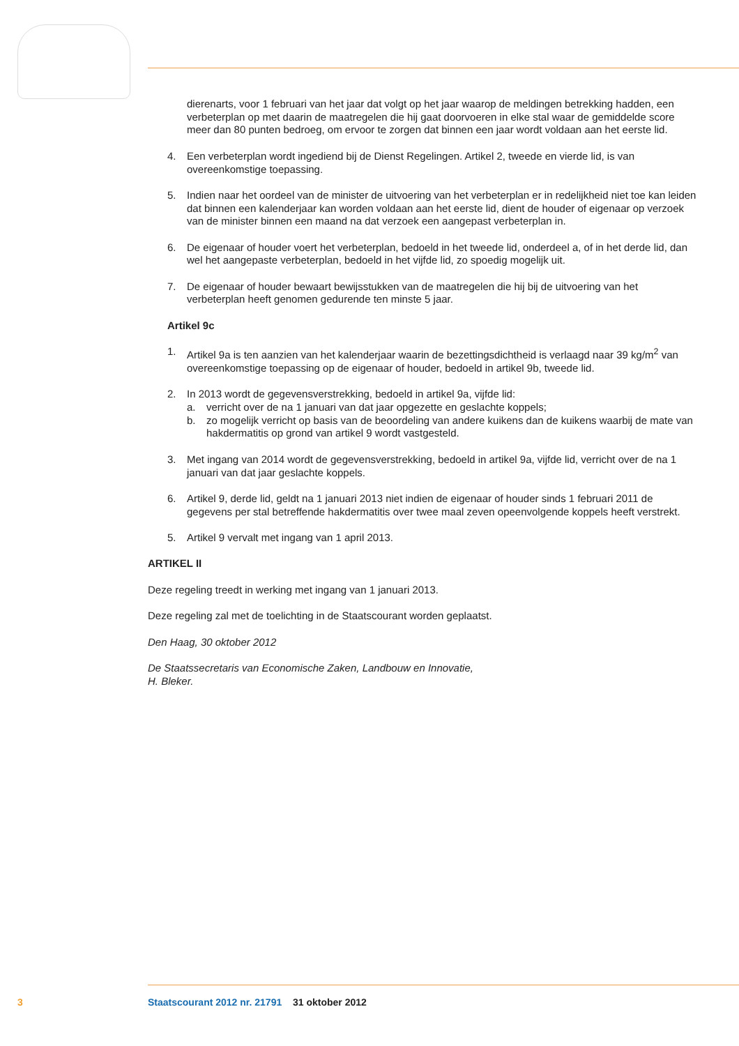dierenarts, voor 1 februari van het jaar dat volgt op het jaar waarop de meldingen betrekking hadden, een verbeterplan op met daarin de maatregelen die hij gaat doorvoeren in elke stal waar de gemiddelde score meer dan 80 punten bedroeg, om ervoor te zorgen dat binnen een jaar wordt voldaan aan het eerste lid.
4. Een verbeterplan wordt ingediend bij de Dienst Regelingen. Artikel 2, tweede en vierde lid, is van overeenkomstige toepassing.
5. Indien naar het oordeel van de minister de uitvoering van het verbeterplan er in redelijkheid niet toe kan leiden dat binnen een kalenderjaar kan worden voldaan aan het eerste lid, dient de houder of eigenaar op verzoek van de minister binnen een maand na dat verzoek een aangepast verbeterplan in.
6. De eigenaar of houder voert het verbeterplan, bedoeld in het tweede lid, onderdeel a, of in het derde lid, dan wel het aangepaste verbeterplan, bedoeld in het vijfde lid, zo spoedig mogelijk uit.
7. De eigenaar of houder bewaart bewijsstukken van de maatregelen die hij bij de uitvoering van het verbeterplan heeft genomen gedurende ten minste 5 jaar.
Artikel 9c
1. Artikel 9a is ten aanzien van het kalenderjaar waarin de bezettingsdichtheid is verlaagd naar 39 kg/m<sup>2</sup> van overeenkomstige toepassing op de eigenaar of houder, bedoeld in artikel 9b, tweede lid.
2. In 2013 wordt de gegevensverstrekking, bedoeld in artikel 9a, vijfde lid:
a. verricht over de na 1 januari van dat jaar opgezette en geslachte koppels;
b. zo mogelijk verricht op basis van de beoordeling van andere kuikens dan de kuikens waarbij de mate van hakdermatitis op grond van artikel 9 wordt vastgesteld.
3. Met ingang van 2014 wordt de gegevensverstrekking, bedoeld in artikel 9a, vijfde lid, verricht over de na 1 januari van dat jaar geslachte koppels.
6. Artikel 9, derde lid, geldt na 1 januari 2013 niet indien de eigenaar of houder sinds 1 februari 2011 de gegevens per stal betreffende hakdermatitis over twee maal zeven opeenvolgende koppels heeft verstrekt.
5. Artikel 9 vervalt met ingang van 1 april 2013.
ARTIKEL II
Deze regeling treedt in werking met ingang van 1 januari 2013.
Deze regeling zal met de toelichting in de Staatscourant worden geplaatst.
Den Haag, 30 oktober 2012
De Staatssecretaris van Economische Zaken, Landbouw en Innovatie,
H. Bleker.
3 Staatscourant 2012 nr. 21791 31 oktober 2012